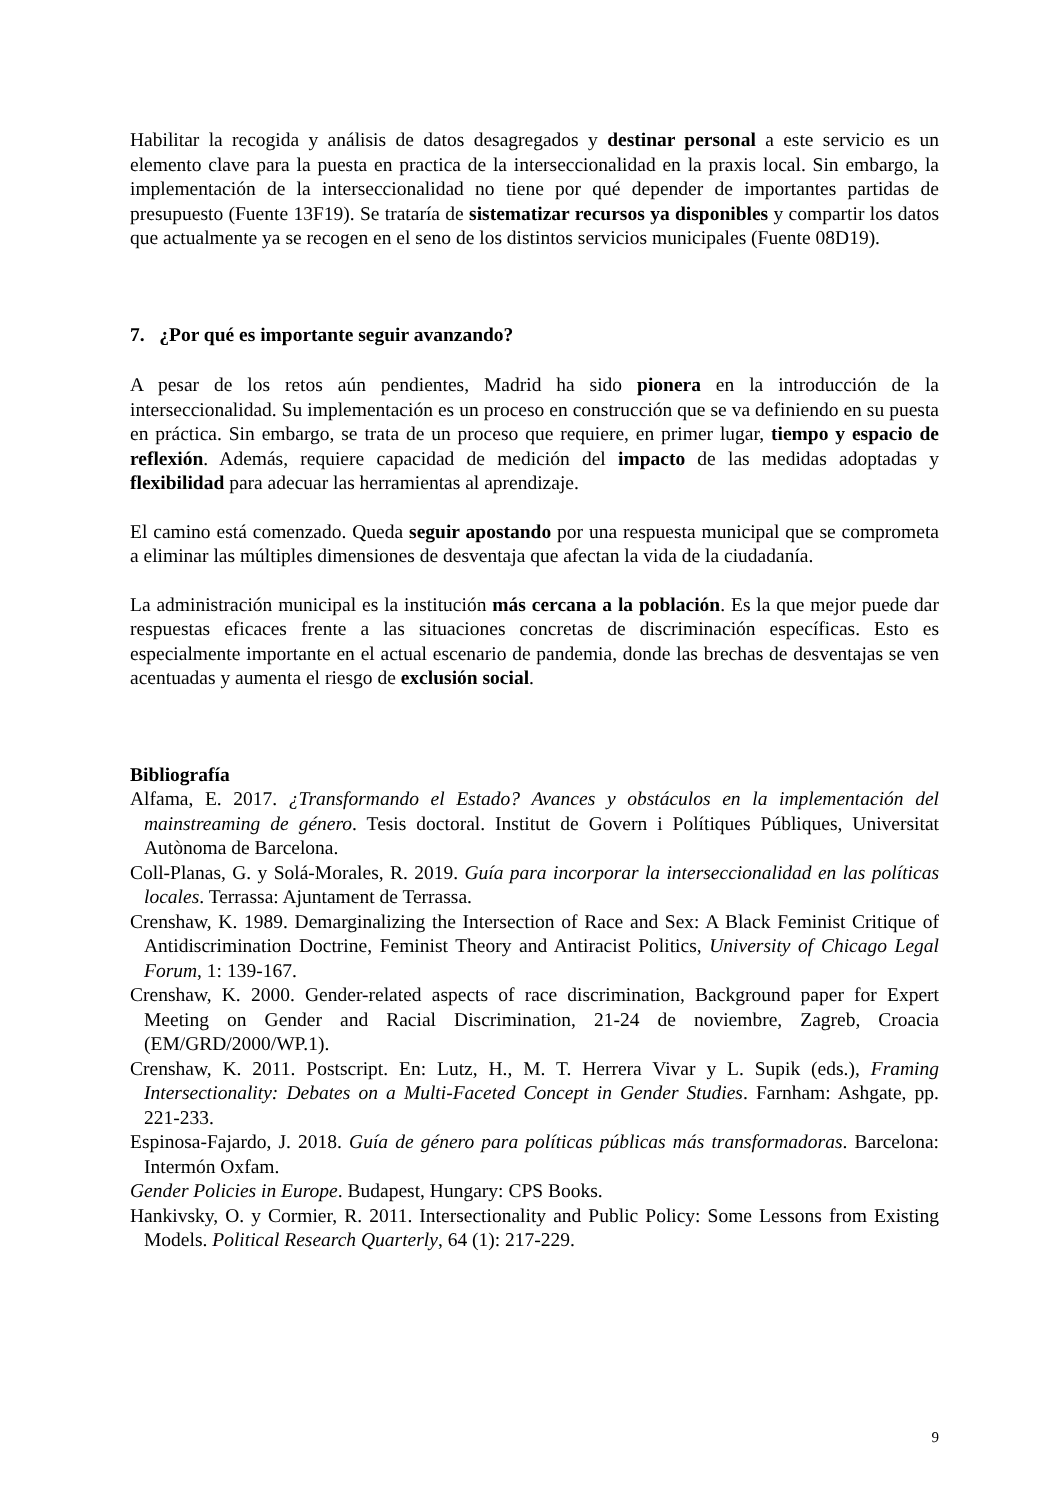Habilitar la recogida y análisis de datos desagregados y destinar personal a este servicio es un elemento clave para la puesta en practica de la interseccionalidad en la praxis local. Sin embargo, la implementación de la interseccionalidad no tiene por qué depender de importantes partidas de presupuesto (Fuente 13F19). Se trataría de sistematizar recursos ya disponibles y compartir los datos que actualmente ya se recogen en el seno de los distintos servicios municipales (Fuente 08D19).
7. ¿Por qué es importante seguir avanzando?
A pesar de los retos aún pendientes, Madrid ha sido pionera en la introducción de la interseccionalidad. Su implementación es un proceso en construcción que se va definiendo en su puesta en práctica. Sin embargo, se trata de un proceso que requiere, en primer lugar, tiempo y espacio de reflexión. Además, requiere capacidad de medición del impacto de las medidas adoptadas y flexibilidad para adecuar las herramientas al aprendizaje.
El camino está comenzado. Queda seguir apostando por una respuesta municipal que se comprometa a eliminar las múltiples dimensiones de desventaja que afectan la vida de la ciudadanía.
La administración municipal es la institución más cercana a la población. Es la que mejor puede dar respuestas eficaces frente a las situaciones concretas de discriminación específicas. Esto es especialmente importante en el actual escenario de pandemia, donde las brechas de desventajas se ven acentuadas y aumenta el riesgo de exclusión social.
Bibliografía
Alfama, E. 2017. ¿Transformando el Estado? Avances y obstáculos en la implementación del mainstreaming de género. Tesis doctoral. Institut de Govern i Polítiques Públiques, Universitat Autònoma de Barcelona.
Coll-Planas, G. y Solá-Morales, R. 2019. Guía para incorporar la interseccionalidad en las políticas locales. Terrassa: Ajuntament de Terrassa.
Crenshaw, K. 1989. Demarginalizing the Intersection of Race and Sex: A Black Feminist Critique of Antidiscrimination Doctrine, Feminist Theory and Antiracist Politics, University of Chicago Legal Forum, 1: 139-167.
Crenshaw, K. 2000. Gender-related aspects of race discrimination, Background paper for Expert Meeting on Gender and Racial Discrimination, 21-24 de noviembre, Zagreb, Croacia (EM/GRD/2000/WP.1).
Crenshaw, K. 2011. Postscript. En: Lutz, H., M. T. Herrera Vivar y L. Supik (eds.), Framing Intersectionality: Debates on a Multi-Faceted Concept in Gender Studies. Farnham: Ashgate, pp. 221-233.
Espinosa-Fajardo, J. 2018. Guía de género para políticas públicas más transformadoras. Barcelona: Intermón Oxfam.
Gender Policies in Europe. Budapest, Hungary: CPS Books.
Hankivsky, O. y Cormier, R. 2011. Intersectionality and Public Policy: Some Lessons from Existing Models. Political Research Quarterly, 64 (1): 217-229.
9